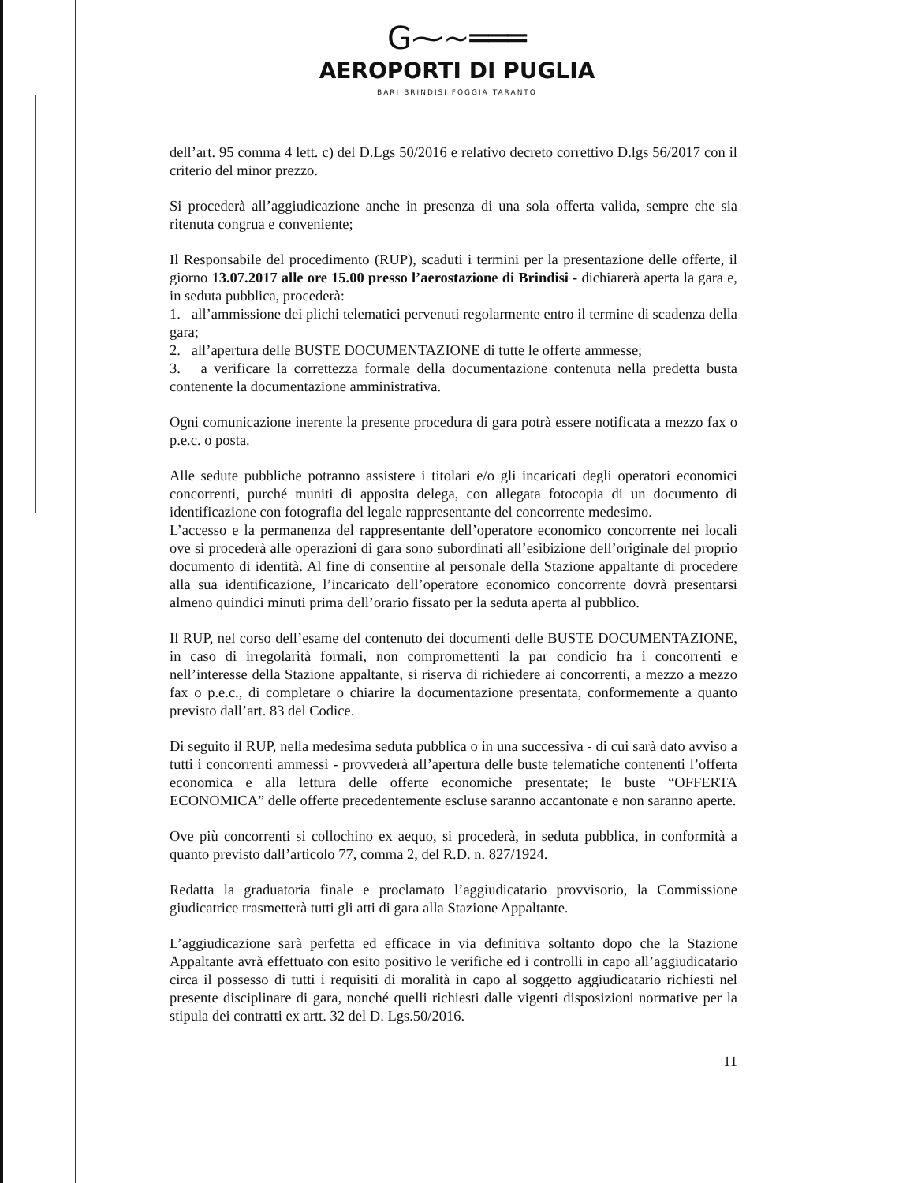G⁓~═══
AEROPORTI DI PUGLIA
BARI BRINDISI FOGGIA TARANTO
dell’art. 95 comma 4 lett. c) del D.Lgs 50/2016 e relativo decreto correttivo D.lgs 56/2017 con il criterio del minor prezzo.
Si procederà all’aggiudicazione anche in presenza di una sola offerta valida, sempre che sia ritenuta congrua e conveniente;
Il Responsabile del procedimento (RUP), scaduti i termini per la presentazione delle offerte, il giorno 13.07.2017 alle ore 15.00 presso l’aerostazione di Brindisi - dichiarerà aperta la gara e, in seduta pubblica, procederà:
1. all’ammissione dei plichi telematici pervenuti regolarmente entro il termine di scadenza della gara;
2. all’apertura delle BUSTE DOCUMENTAZIONE di tutte le offerte ammesse;
3. a verificare la correttezza formale della documentazione contenuta nella predetta busta contenente la documentazione amministrativa.
Ogni comunicazione inerente la presente procedura di gara potrà essere notificata a mezzo fax o p.e.c. o posta.
Alle sedute pubbliche potranno assistere i titolari e/o gli incaricati degli operatori economici concorrenti, purché muniti di apposita delega, con allegata fotocopia di un documento di identificazione con fotografia del legale rappresentante del concorrente medesimo.
L’accesso e la permanenza del rappresentante dell’operatore economico concorrente nei locali ove si procederà alle operazioni di gara sono subordinati all’esibizione dell’originale del proprio documento di identità. Al fine di consentire al personale della Stazione appaltante di procedere alla sua identificazione, l’incaricato dell’operatore economico concorrente dovrà presentarsi almeno quindici minuti prima dell’orario fissato per la seduta aperta al pubblico.
Il RUP, nel corso dell’esame del contenuto dei documenti delle BUSTE DOCUMENTAZIONE, in caso di irregolarità formali, non compromettenti la par condicio fra i concorrenti e nell’interesse della Stazione appaltante, si riserva di richiedere ai concorrenti, a mezzo a mezzo fax o p.e.c., di completare o chiarire la documentazione presentata, conformemente a quanto previsto dall’art. 83 del Codice.
Di seguito il RUP, nella medesima seduta pubblica o in una successiva - di cui sarà dato avviso a tutti i concorrenti ammessi - provvederà all’apertura delle buste telematiche contenenti l’offerta economica e alla lettura delle offerte economiche presentate; le buste “OFFERTA ECONOMICA” delle offerte precedentemente escluse saranno accantonate e non saranno aperte.
Ove più concorrenti si collochino ex aequo, si procederà, in seduta pubblica, in conformità a quanto previsto dall’articolo 77, comma 2, del R.D. n. 827/1924.
Redatta la graduatoria finale e proclamato l’aggiudicatario provvisorio, la Commissione giudicatrice trasmetterà tutti gli atti di gara alla Stazione Appaltante.
L’aggiudicazione sarà perfetta ed efficace in via definitiva soltanto dopo che la Stazione Appaltante avrà effettuato con esito positivo le verifiche ed i controlli in capo all’aggiudicatario circa il possesso di tutti i requisiti di moralità in capo al soggetto aggiudicatario richiesti nel presente disciplinare di gara, nonché quelli richiesti dalle vigenti disposizioni normative per la stipula dei contratti ex artt. 32 del D. Lgs.50/2016.
11